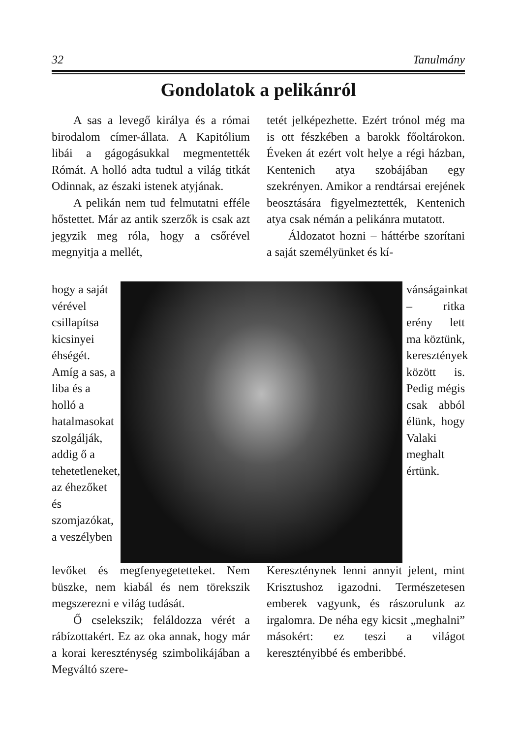32 Tanulmány
Gondolatok a pelikánról
A sas a levegő királya és a római birodalom címer-állata. A Kapitólium libái a gágogásukkal megmentették Rómát. A holló adta tudtul a világ titkát Odinnak, az északi istenek atyjának.
A pelikán nem tud felmutatni efféle hőstettet. Már az antik szerzők is csak azt jegyzik meg róla, hogy a csőrével megnyitja a mellét,
tetét jelképezhette. Ezért trónol még ma is ott fészkében a barokk főoltárokon. Éveken át ezért volt helye a régi házban, Kentenich atya szobájában egy szekrényen. Amikor a rendtársai erejének beosztására figyelmeztették, Kentenich atya csak némán a pelikánra mutatott.
Áldozatot hozni – háttérbe szorítani a saját személyünket és kí-
hogy a saját vérével csillapítsa kicsinyei éhségét. Amíg a sas, a liba és a holló a hatalmasokat szolgálják, addig ő a tehetetleneket, az éhezőket és szomjazókat, a veszélyben
vánságainkat – ritka erény lett ma köztünk, keresztények között is. Pedig mégis csak abból élünk, hogy Valaki meghalt értünk.
levőket és megfenyegetetteket. Nem büszke, nem kiabál és nem törekszik megszerezni e világ tudását.
Ő cselekszik; feláldozza vérét a rábízottakért. Ez az oka annak, hogy már a korai kereszténység szimbolikájában a Megváltó szere-
Kereszténynek lenni annyit jelent, mint Krisztushoz igazodni. Természetesen emberek vagyunk, és rászorulunk az irgalomra. De néha egy kicsit „meghalni” másokért: ez teszi a világot keresztényibbé és emberibbé.